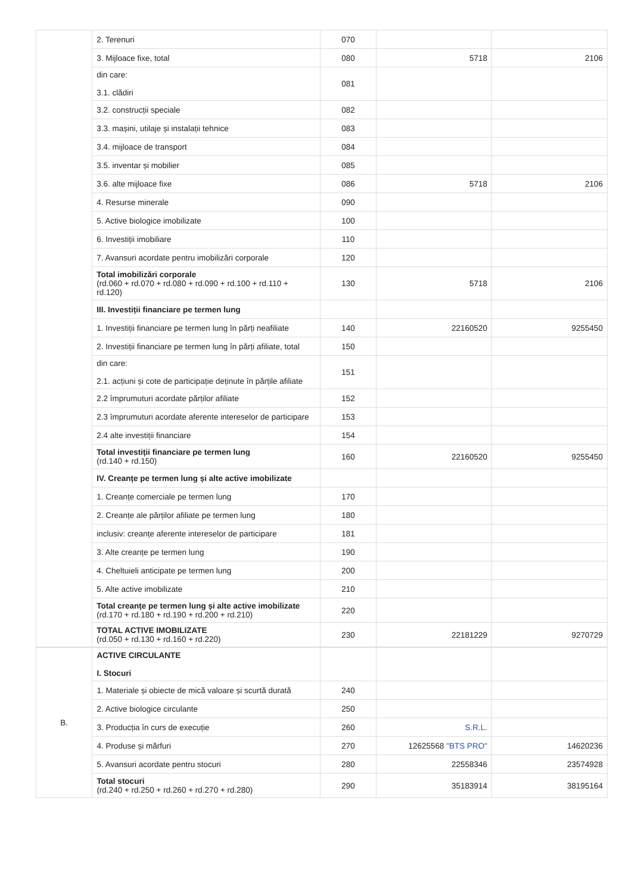| | 2. Terenuri | 070 | | |
| | 3. Mijloace fixe, total | 080 | 5718 | 2106 |
| | din care: 3.1. clădiri | 081 | | |
| | 3.2. construcții speciale | 082 | | |
| | 3.3. mașini, utilaje și instalații tehnice | 083 | | |
| | 3.4. mijloace de transport | 084 | | |
| | 3.5. inventar și mobilier | 085 | | |
| | 3.6. alte mijloace fixe | 086 | 5718 | 2106 |
| | 4. Resurse minerale | 090 | | |
| | 5. Active biologice imobilizate | 100 | | |
| | 6. Investiții imobiliare | 110 | | |
| | 7. Avansuri acordate pentru imobilizări corporale | 120 | | |
| | Total imobilizări corporale (rd.060 + rd.070 + rd.080 + rd.090 + rd.100 + rd.110 + rd.120) | 130 | 5718 | 2106 |
| | III. Investiții financiare pe termen lung | | | |
| | 1. Investiții financiare pe termen lung în părți neafiliate | 140 | 22160520 | 9255450 |
| | 2. Investiții financiare pe termen lung în părți afiliate, total | 150 | | |
| | din care: 2.1. acțiuni și cote de participație deținute în părțile afiliate | 151 | | |
| | 2.2 împrumuturi acordate părților afiliate | 152 | | |
| | 2.3 împrumuturi acordate aferente intereselor de participare | 153 | | |
| | 2.4 alte investiții financiare | 154 | | |
| | Total investiții financiare pe termen lung (rd.140 + rd.150) | 160 | 22160520 | 9255450 |
| | IV. Creanțe pe termen lung și alte active imobilizate | | | |
| | 1. Creanțe comerciale pe termen lung | 170 | | |
| | 2. Creanțe ale părților afiliate pe termen lung | 180 | | |
| | inclusiv: creanțe aferente intereselor de participare | 181 | | |
| | 3. Alte creanțe pe termen lung | 190 | | |
| | 4. Cheltuieli anticipate pe termen lung | 200 | | |
| | 5. Alte active imobilizate | 210 | | |
| | Total creanțe pe termen lung și alte active imobilizate (rd.170 + rd.180 + rd.190 + rd.200 + rd.210) | 220 | | |
| | TOTAL ACTIVE IMOBILIZATE (rd.050 + rd.130 + rd.160 + rd.220) | 230 | 22181229 | 9270729 |
| B. | ACTIVE CIRCULANTE I. Stocuri | | | |
| | 1. Materiale și obiecte de mică valoare și scurtă durată | 240 | | |
| | 2. Active biologice circulante | 250 | | |
| | 3. Producția în curs de execuție | 260 | S.R.L. | |
| | 4. Produse și mărfuri | 270 | 12625568 "BTS PRO" | 14620236 |
| | 5. Avansuri acordate pentru stocuri | 280 | 22558346 | 23574928 |
| | Total stocuri (rd.240 + rd.250 + rd.260 + rd.270 + rd.280) | 290 | 35183914 | 38195164 |